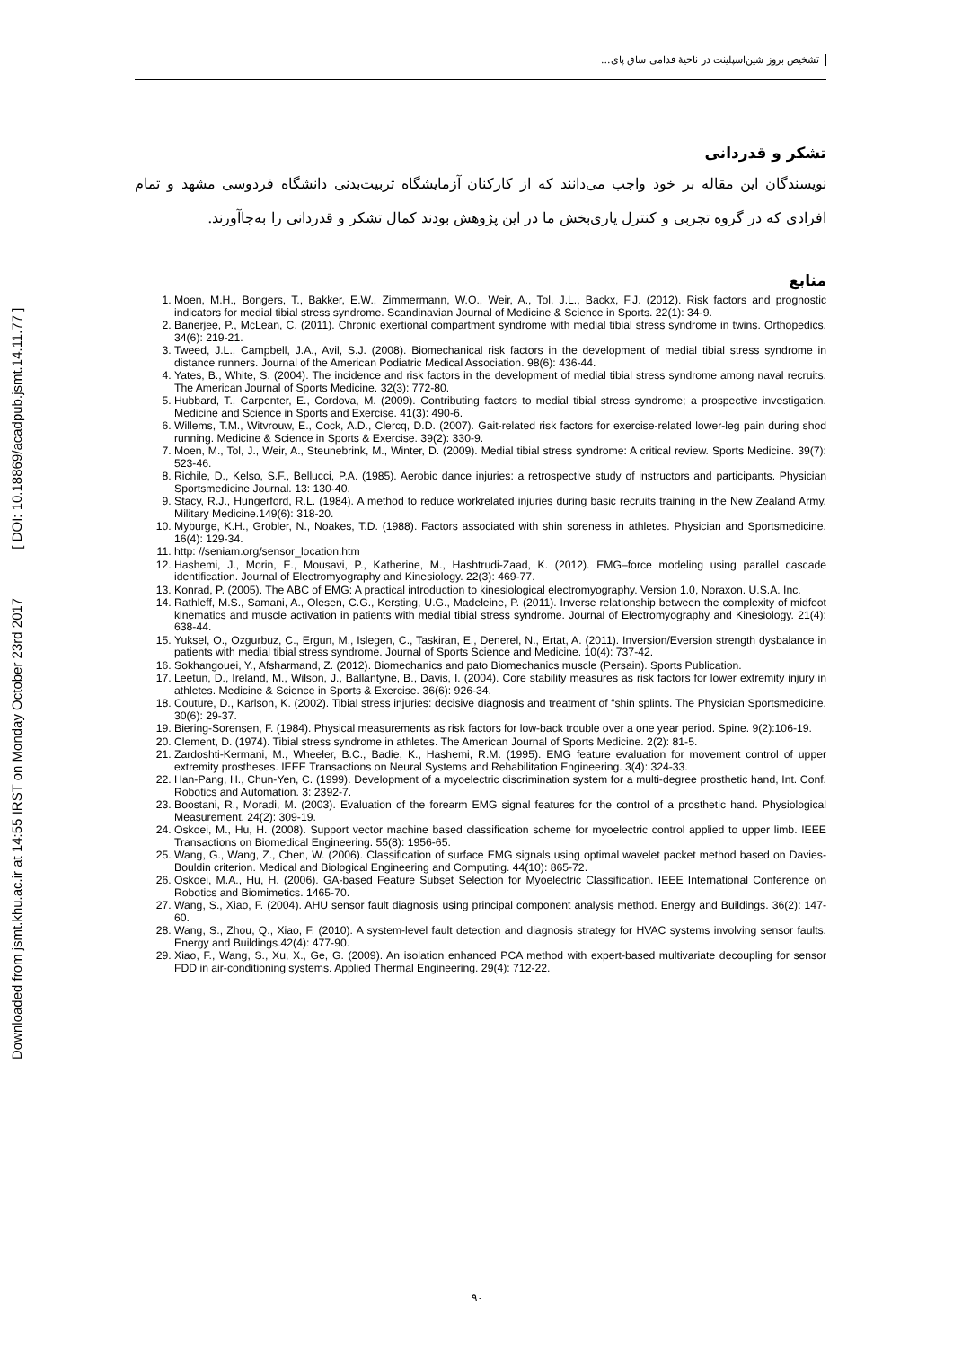Downloaded from jsmt.khu.ac.ir at 14:55 IRST on Monday October 23rd 2017 [ DOI: 10.18869/acadpub.jsmt.14.11.77 ]
تشخیص بروز شین‌اسپلینت در ناحیۀ قدامی ساق پای...
تشکر و قدردانی
نویسندگان این مقاله بر خود واجب می‌دانند که از کارکنان آزمایشگاه تربیت‌بدنی دانشگاه فردوسی مشهد و تمام افرادی که در گروه تجربی و کنترل یاری‌بخش ما در این پژوهش بودند کمال تشکر و قدردانی را به‌جاآورند.
منابع
1. Moen, M.H., Bongers, T., Bakker, E.W., Zimmermann, W.O., Weir, A., Tol, J.L., Backx, F.J. (2012). Risk factors and prognostic indicators for medial tibial stress syndrome. Scandinavian Journal of Medicine & Science in Sports. 22(1): 34-9.
2. Banerjee, P., McLean, C. (2011). Chronic exertional compartment syndrome with medial tibial stress syndrome in twins. Orthopedics. 34(6): 219-21.
3. Tweed, J.L., Campbell, J.A., Avil, S.J. (2008). Biomechanical risk factors in the development of medial tibial stress syndrome in distance runners. Journal of the American Podiatric Medical Association. 98(6): 436-44.
4. Yates, B., White, S. (2004). The incidence and risk factors in the development of medial tibial stress syndrome among naval recruits. The American Journal of Sports Medicine. 32(3): 772-80.
5. Hubbard, T., Carpenter, E., Cordova, M. (2009). Contributing factors to medial tibial stress syndrome; a prospective investigation. Medicine and Science in Sports and Exercise. 41(3): 490-6.
6. Willems, T.M., Witvrouw, E., Cock, A.D., Clercq, D.D. (2007). Gait-related risk factors for exercise-related lower-leg pain during shod running. Medicine & Science in Sports & Exercise. 39(2): 330-9.
7. Moen, M., Tol, J., Weir, A., Steunebrink, M., Winter, D. (2009). Medial tibial stress syndrome: A critical review. Sports Medicine. 39(7): 523-46.
8. Richile, D., Kelso, S.F., Bellucci, P.A. (1985). Aerobic dance injuries: a retrospective study of instructors and participants. Physician Sportsmedicine Journal. 13: 130-40.
9. Stacy, R.J., Hungerford, R.L. (1984). A method to reduce workrelated injuries during basic recruits training in the New Zealand Army. Military Medicine.149(6): 318-20.
10. Myburge, K.H., Grobler, N., Noakes, T.D. (1988). Factors associated with shin soreness in athletes. Physician and Sportsmedicine. 16(4): 129-34.
11. http: //seniam.org/sensor_location.htm
12. Hashemi, J., Morin, E., Mousavi, P., Katherine, M., Hashtrudi-Zaad, K. (2012). EMG–force modeling using parallel cascade identification. Journal of Electromyography and Kinesiology. 22(3): 469-77.
13. Konrad, P. (2005). The ABC of EMG: A practical introduction to kinesiological electromyography. Version 1.0, Noraxon. U.S.A. Inc.
14. Rathleff, M.S., Samani, A., Olesen, C.G., Kersting, U.G., Madeleine, P. (2011). Inverse relationship between the complexity of midfoot kinematics and muscle activation in patients with medial tibial stress syndrome. Journal of Electromyography and Kinesiology. 21(4): 638-44.
15. Yuksel, O., Ozgurbuz, C., Ergun, M., Islegen, C., Taskiran, E., Denerel, N., Ertat, A. (2011). Inversion/Eversion strength dysbalance in patients with medial tibial stress syndrome. Journal of Sports Science and Medicine. 10(4): 737-42.
16. Sokhangouei, Y., Afsharmand, Z. (2012). Biomechanics and pato Biomechanics muscle (Persain). Sports Publication.
17. Leetun, D., Ireland, M., Wilson, J., Ballantyne, B., Davis, I. (2004). Core stability measures as risk factors for lower extremity injury in athletes. Medicine & Science in Sports & Exercise. 36(6): 926-34.
18. Couture, D., Karlson, K. (2002). Tibial stress injuries: decisive diagnosis and treatment of “shin splints. The Physician Sportsmedicine. 30(6): 29-37.
19. Biering-Sorensen, F. (1984). Physical measurements as risk factors for low-back trouble over a one year period. Spine. 9(2):106-19.
20. Clement, D. (1974). Tibial stress syndrome in athletes. The American Journal of Sports Medicine. 2(2): 81-5.
21. Zardoshti-Kermani, M., Wheeler, B.C., Badie, K., Hashemi, R.M. (1995). EMG feature evaluation for movement control of upper extremity prostheses. IEEE Transactions on Neural Systems and Rehabilitation Engineering. 3(4): 324-33.
22. Han-Pang, H., Chun-Yen, C. (1999). Development of a myoelectric discrimination system for a multi-degree prosthetic hand, Int. Conf. Robotics and Automation. 3: 2392-7.
23. Boostani, R., Moradi, M. (2003). Evaluation of the forearm EMG signal features for the control of a prosthetic hand. Physiological Measurement. 24(2): 309-19.
24. Oskoei, M., Hu, H. (2008). Support vector machine based classification scheme for myoelectric control applied to upper limb. IEEE Transactions on Biomedical Engineering. 55(8): 1956-65.
25. Wang, G., Wang, Z., Chen, W. (2006). Classification of surface EMG signals using optimal wavelet packet method based on Davies- Bouldin criterion. Medical and Biological Engineering and Computing. 44(10): 865-72.
26. Oskoei, M.A., Hu, H. (2006). GA-based Feature Subset Selection for Myoelectric Classification. IEEE International Conference on Robotics and Biomimetics. 1465-70.
27. Wang, S., Xiao, F. (2004). AHU sensor fault diagnosis using principal component analysis method. Energy and Buildings. 36(2): 147-60.
28. Wang, S., Zhou, Q., Xiao, F. (2010). A system-level fault detection and diagnosis strategy for HVAC systems involving sensor faults. Energy and Buildings.42(4): 477-90.
29. Xiao, F., Wang, S., Xu, X., Ge, G. (2009). An isolation enhanced PCA method with expert-based multivariate decoupling for sensor FDD in air-conditioning systems. Applied Thermal Engineering. 29(4): 712-22.
۹۰